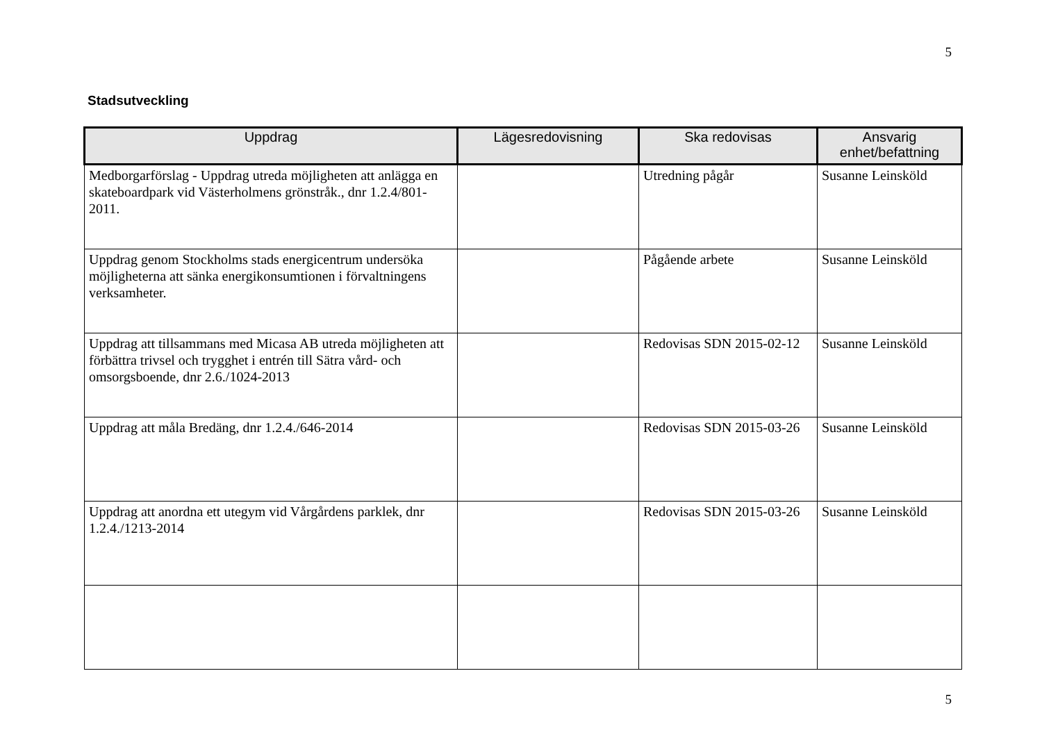5
Stadsutveckling
| Uppdrag | Lägesredovisning | Ska redovisas | Ansvarig enhet/befattning |
| --- | --- | --- | --- |
| Medborgarförslag - Uppdrag utreda möjligheten att anlägga en skateboardpark vid Västerholmens grönstråk., dnr 1.2.4/801-2011. | | Utredning pågår | Susanne Leinsköld |
| Uppdrag genom Stockholms stads energicentrum undersöka möjligheterna att sänka energikonsumtionen i förvaltningens verksamheter. | | Pågående arbete | Susanne Leinsköld |
| Uppdrag att tillsammans med Micasa AB utreda möjligheten att förbättra trivsel och trygghet i entrén till Sätra vård- och omsorgsboende, dnr 2.6./1024-2013 | | Redovisas SDN 2015-02-12 | Susanne Leinsköld |
| Uppdrag att måla Bredäng, dnr 1.2.4./646-2014 | | Redovisas SDN 2015-03-26 | Susanne Leinsköld |
| Uppdrag att anordna ett utegym vid Vårgårdens parklek, dnr 1.2.4./1213-2014 | | Redovisas SDN 2015-03-26 | Susanne Leinsköld |
5